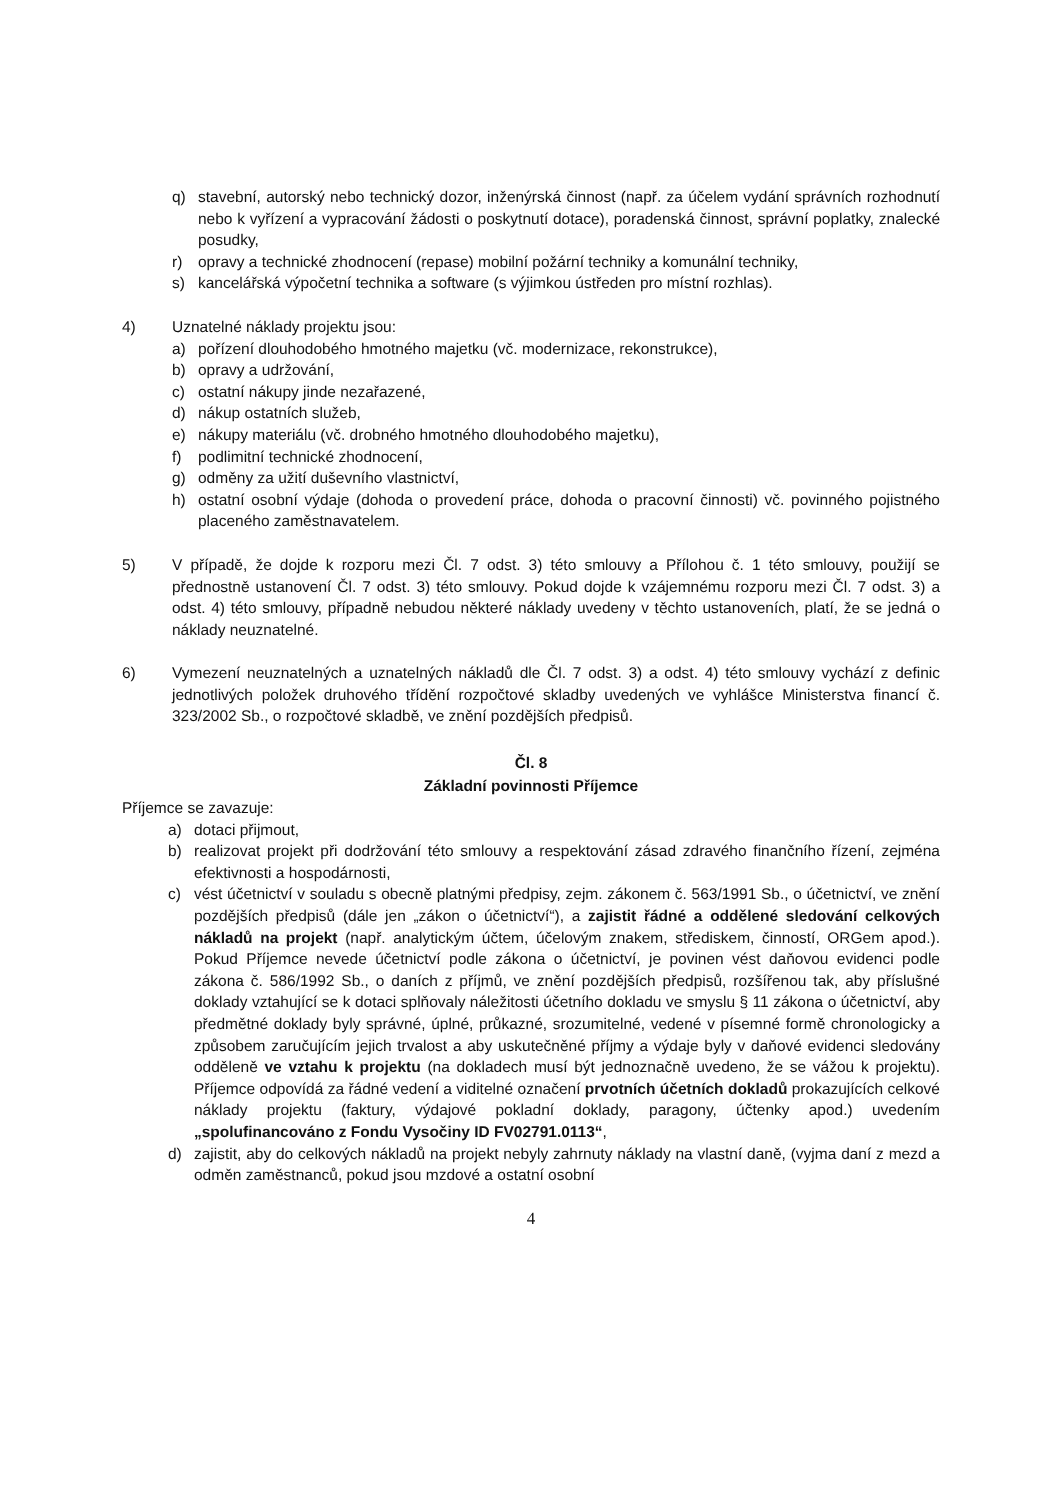q) stavební, autorský nebo technický dozor, inženýrská činnost (např. za účelem vydání správních rozhodnutí nebo k vyřízení a vypracování žádosti o poskytnutí dotace), poradenská činnost, správní poplatky, znalecké posudky,
r) opravy a technické zhodnocení (repase) mobilní požární techniky a komunální techniky,
s) kancelářská výpočetní technika a software (s výjimkou ústředen pro místní rozhlas).
4) Uznatelné náklady projektu jsou:
a) pořízení dlouhodobého hmotného majetku (vč. modernizace, rekonstrukce),
b) opravy a udržování,
c) ostatní nákupy jinde nezařazené,
d) nákup ostatních služeb,
e) nákupy materiálu (vč. drobného hmotného dlouhodobého majetku),
f) podlimitní technické zhodnocení,
g) odměny za užití duševního vlastnictví,
h) ostatní osobní výdaje (dohoda o provedení práce, dohoda o pracovní činnosti) vč. povinného pojistného placeného zaměstnavatelem.
5) V případě, že dojde k rozporu mezi Čl. 7 odst. 3) této smlouvy a Přílohou č. 1 této smlouvy, použijí se přednostně ustanovení Čl. 7 odst. 3) této smlouvy. Pokud dojde k vzájemnému rozporu mezi Čl. 7 odst. 3) a odst. 4) této smlouvy, případně nebudou některé náklady uvedeny v těchto ustanoveních, platí, že se jedná o náklady neuznatelné.
6) Vymezení neuznatelných a uznatelných nákladů dle Čl. 7 odst. 3) a odst. 4) této smlouvy vychází z definic jednotlivých položek druhového třídění rozpočtové skladby uvedených ve vyhlášce Ministerstva financí č. 323/2002 Sb., o rozpočtové skladbě, ve znění pozdějších předpisů.
Čl. 8
Základní povinnosti Příjemce
Příjemce se zavazuje:
a) dotaci přijmout,
b) realizovat projekt při dodržování této smlouvy a respektování zásad zdravého finančního řízení, zejména efektivnosti a hospodárnosti,
c) vést účetnictví v souladu s obecně platnými předpisy, zejm. zákonem č. 563/1991 Sb., o účetnictví, ve znění pozdějších předpisů (dále jen „zákon o účetnictví“), a zajistit řádné a oddělené sledování celkových nákladů na projekt (např. analytickým účtem, účelovým znakem, střediskem, činností, ORGem apod.). Pokud Příjemce nevede účetnictví podle zákona o účetnictví, je povinen vést daňovou evidenci podle zákona č. 586/1992 Sb., o daních z příjmů, ve znění pozdějších předpisů, rozšířenou tak, aby příslušné doklady vztahující se k dotaci splňovaly náležitosti účetního dokladu ve smyslu § 11 zákona o účetnictví, aby předmětné doklady byly správné, úplné, průkazné, srozumitelné, vedené v písemné formě chronologicky a způsobem zaručujícím jejich trvalost a aby uskutečněné příjmy a výdaje byly v daňové evidenci sledovány odděleně ve vztahu k projektu (na dokladech musí být jednoznačně uvedeno, že se vážou k projektu). Příjemce odpovídá za řádné vedení a viditelné označení prvotních účetních dokladů prokazujících celkové náklady projektu (faktury, výdajové pokladní doklady, paragony, účtenky apod.) uvedením „spolufinancováno z Fondu Vysočiny ID FV02791.0113“,
d) zajistit, aby do celkových nákladů na projekt nebyly zahrnuty náklady na vlastní daně, (vyjma daní z mezd a odměn zaměstnanců, pokud jsou mzdové a ostatní osobní
4